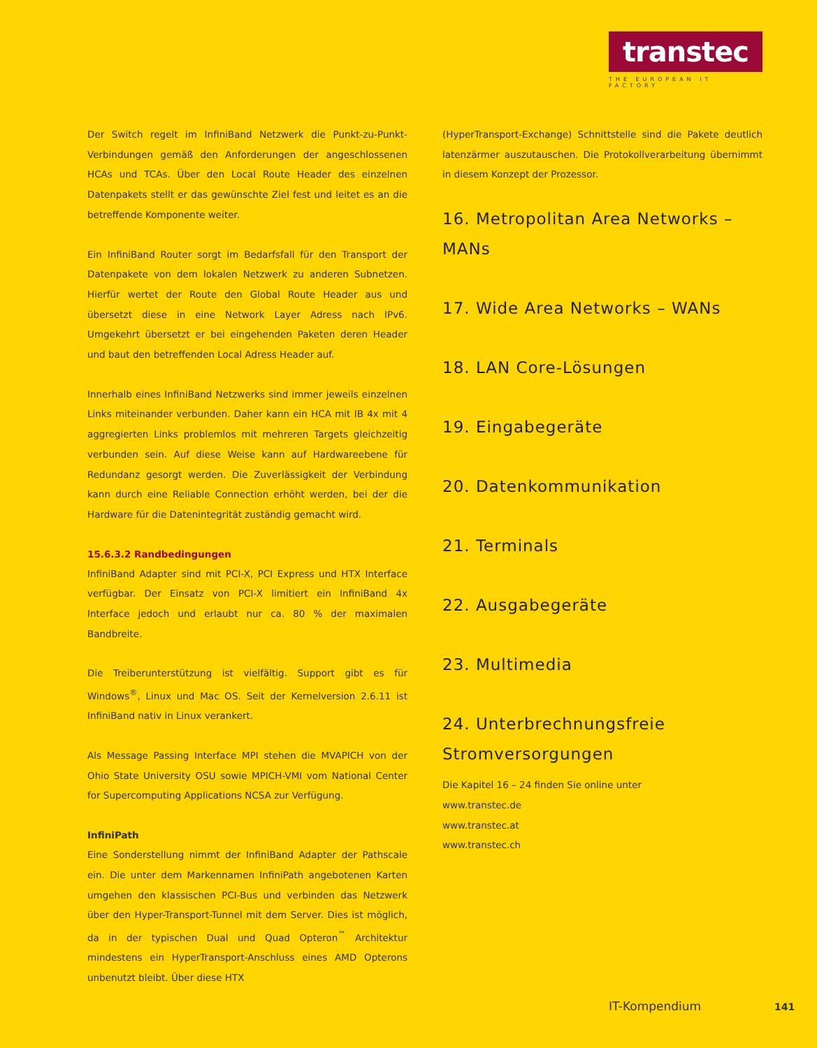transtec
THE EUROPEAN IT FACTORY
Der Switch regelt im InfiniBand Netzwerk die Punkt-zu-Punkt-Verbindungen gemäß den Anforderungen der angeschlossenen HCAs und TCAs. Über den Local Route Header des einzelnen Datenpakets stellt er das gewünschte Ziel fest und leitet es an die betreffende Komponente weiter.
Ein InfiniBand Router sorgt im Bedarfsfall für den Transport der Datenpakete von dem lokalen Netzwerk zu anderen Subnetzen. Hierfür wertet der Route den Global Route Header aus und übersetzt diese in eine Network Layer Adress nach IPv6. Umgekehrt übersetzt er bei eingehenden Paketen deren Header und baut den betreffenden Local Adress Header auf.
Innerhalb eines InfiniBand Netzwerks sind immer jeweils einzelnen Links miteinander verbunden. Daher kann ein HCA mit IB 4x mit 4 aggregierten Links problemlos mit mehreren Targets gleichzeitig verbunden sein. Auf diese Weise kann auf Hardwareebene für Redundanz gesorgt werden. Die Zuverlässigkeit der Verbindung kann durch eine Reliable Connection erhöht werden, bei der die Hardware für die Datenintegrität zuständig gemacht wird.
15.6.3.2 Randbedingungen
InfiniBand Adapter sind mit PCI-X, PCI Express und HTX Interface verfügbar. Der Einsatz von PCI-X limitiert ein InfiniBand 4x Interface jedoch und erlaubt nur ca. 80 % der maximalen Bandbreite.
Die Treiberunterstützung ist vielfältig. Support gibt es für Windows<sup>®</sup>, Linux und Mac OS. Seit der Kernelversion 2.6.11 ist InfiniBand nativ in Linux verankert.
Als Message Passing Interface MPI stehen die MVAPICH von der Ohio State University OSU sowie MPICH-VMI vom National Center for Supercomputing Applications NCSA zur Verfügung.
InfiniPath
Eine Sonderstellung nimmt der InfiniBand Adapter der Pathscale ein. Die unter dem Markennamen InfiniPath angebotenen Karten umgehen den klassischen PCI-Bus und verbinden das Netzwerk über den Hyper-Transport-Tunnel mit dem Server. Dies ist möglich, da in der typischen Dual und Quad Opteron<sup>™</sup> Architektur mindestens ein HyperTransport-Anschluss eines AMD Opterons unbenutzt bleibt. Über diese HTX
(HyperTransport-Exchange) Schnittstelle sind die Pakete deutlich latenzärmer auszutauschen. Die Protokollverarbeitung übernimmt in diesem Konzept der Prozessor.
16. Metropolitan Area Networks – MANs
17. Wide Area Networks – WANs
18. LAN Core-Lösungen
19. Eingabegeräte
20. Datenkommunikation
21. Terminals
22. Ausgabegeräte
23. Multimedia
24. Unterbrechnungsfreie Stromversorgungen
Die Kapitel 16 – 24 finden Sie online unter
www.transtec.de
www.transtec.at
www.transtec.ch
IT-Kompendium 141